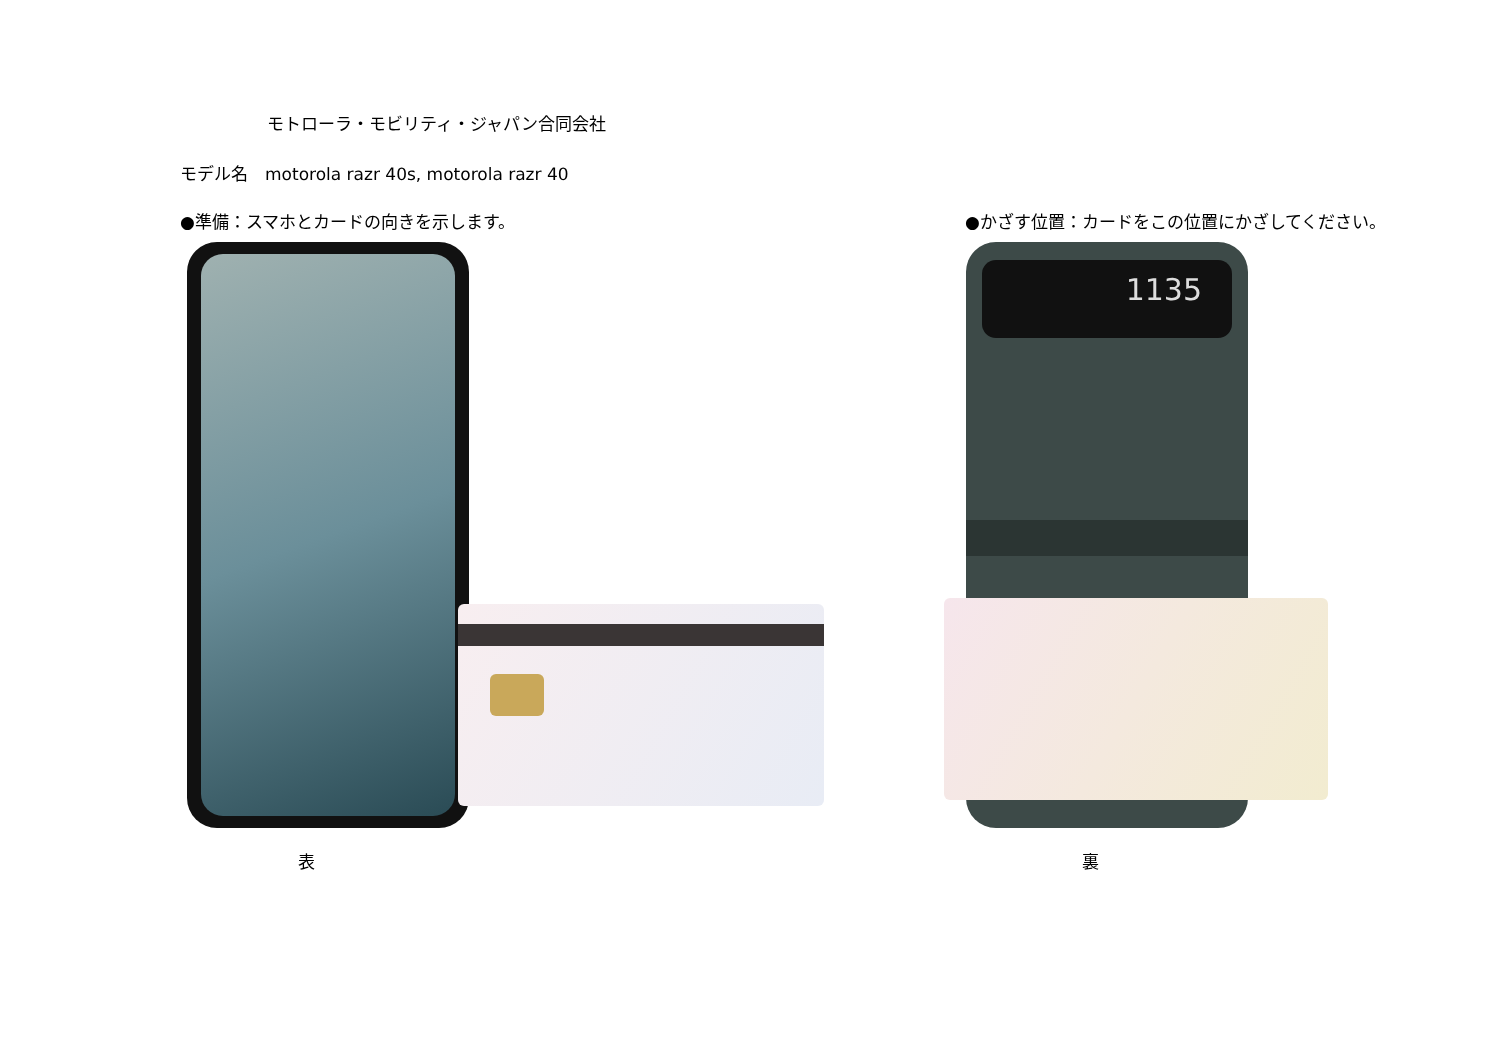モトローラ・モビリティ・ジャパン合同会社
モデル名　motorola razr 40s, motorola razr 40
●準備：スマホとカードの向きを示します。
●かざす位置：カードをこの位置にかざしてください。
1135
表 裏